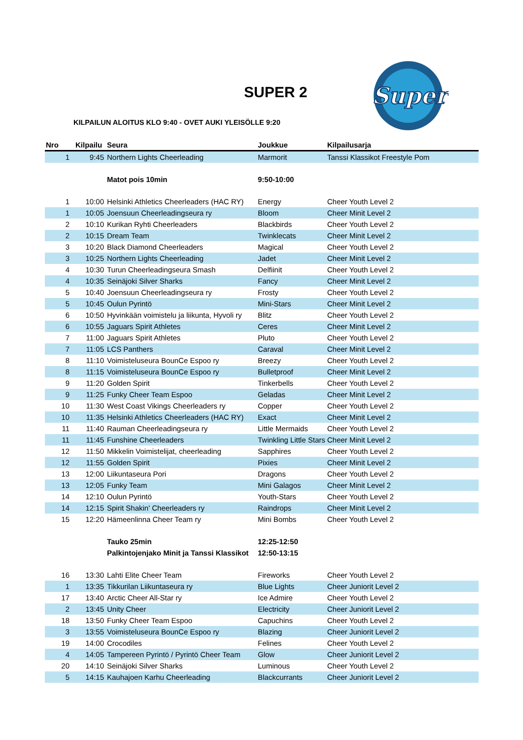SUPER 2
Super
KILPAILUN ALOITUS KLO 9:40 - OVET AUKI YLEISÖLLE 9:20
| Nro | Kilpailu | Seura | Joukkue | Kilpailusarja |
| --- | --- | --- | --- | --- |
| 1 | 9:45 | Northern Lights Cheerleading | Marmorit | Tanssi Klassikot Freestyle Pom |
| | | Matot pois 10min | 9:50-10:00 | |
| 1 | 10:00 | Helsinki Athletics Cheerleaders (HAC RY) | Energy | Cheer Youth Level 2 |
| 1 | 10:05 | Joensuun Cheerleadingseura ry | Bloom | Cheer Minit Level 2 |
| 2 | 10:10 | Kurikan Ryhti Cheerleaders | Blackbirds | Cheer Youth Level 2 |
| 2 | 10:15 | Dream Team | Twinklecats | Cheer Minit Level 2 |
| 3 | 10:20 | Black Diamond Cheerleaders | Magical | Cheer Youth Level 2 |
| 3 | 10:25 | Northern Lights Cheerleading | Jadet | Cheer Minit Level 2 |
| 4 | 10:30 | Turun Cheerleadingseura Smash | Delfiinit | Cheer Youth Level 2 |
| 4 | 10:35 | Seinäjoki Silver Sharks | Fancy | Cheer Minit Level 2 |
| 5 | 10:40 | Joensuun Cheerleadingseura ry | Frosty | Cheer Youth Level 2 |
| 5 | 10:45 | Oulun Pyrintö | Mini-Stars | Cheer Minit Level 2 |
| 6 | 10:50 | Hyvinkään voimistelu ja liikunta, Hyvoli ry | Blitz | Cheer Youth Level 2 |
| 6 | 10:55 | Jaguars Spirit Athletes | Ceres | Cheer Minit Level 2 |
| 7 | 11:00 | Jaguars Spirit Athletes | Pluto | Cheer Youth Level 2 |
| 7 | 11:05 | LCS Panthers | Caraval | Cheer Minit Level 2 |
| 8 | 11:10 | Voimisteluseura BounCe Espoo ry | Breezy | Cheer Youth Level 2 |
| 8 | 11:15 | Voimisteluseura BounCe Espoo ry | Bulletproof | Cheer Minit Level 2 |
| 9 | 11:20 | Golden Spirit | Tinkerbells | Cheer Youth Level 2 |
| 9 | 11:25 | Funky Cheer Team Espoo | Geladas | Cheer Minit Level 2 |
| 10 | 11:30 | West Coast Vikings Cheerleaders ry | Copper | Cheer Youth Level 2 |
| 10 | 11:35 | Helsinki Athletics Cheerleaders (HAC RY) | Exact | Cheer Minit Level 2 |
| 11 | 11:40 | Rauman Cheerleadingseura ry | Little Mermaids | Cheer Youth Level 2 |
| 11 | 11:45 | Funshine Cheerleaders | Twinkling Little Stars | Cheer Minit Level 2 |
| 12 | 11:50 | Mikkelin Voimistelijat, cheerleading | Sapphires | Cheer Youth Level 2 |
| 12 | 11:55 | Golden Spirit | Pixies | Cheer Minit Level 2 |
| 13 | 12:00 | Liikuntaseura Pori | Dragons | Cheer Youth Level 2 |
| 13 | 12:05 | Funky Team | Mini Galagos | Cheer Minit Level 2 |
| 14 | 12:10 | Oulun Pyrintö | Youth-Stars | Cheer Youth Level 2 |
| 14 | 12:15 | Spirit Shakin' Cheerleaders ry | Raindrops | Cheer Minit Level 2 |
| 15 | 12:20 | Hämeenlinna Cheer Team ry | Mini Bombs | Cheer Youth Level 2 |
| | | Tauko 25min | 12:25-12:50 | |
| | | Palkintojenjako Minit ja Tanssi Klassikot | 12:50-13:15 | |
| 16 | 13:30 | Lahti Elite Cheer Team | Fireworks | Cheer Youth Level 2 |
| 1 | 13:35 | Tikkurilan Liikuntaseura ry | Blue Lights | Cheer Juniorit Level 2 |
| 17 | 13:40 | Arctic Cheer All-Star ry | Ice Admire | Cheer Youth Level 2 |
| 2 | 13:45 | Unity Cheer | Electricity | Cheer Juniorit Level 2 |
| 18 | 13:50 | Funky Cheer Team Espoo | Capuchins | Cheer Youth Level 2 |
| 3 | 13:55 | Voimisteluseura BounCe Espoo ry | Blazing | Cheer Juniorit Level 2 |
| 19 | 14:00 | Crocodiles | Felines | Cheer Youth Level 2 |
| 4 | 14:05 | Tampereen Pyrintö / Pyrintö Cheer Team | Glow | Cheer Juniorit Level 2 |
| 20 | 14:10 | Seinäjoki Silver Sharks | Luminous | Cheer Youth Level 2 |
| 5 | 14:15 | Kauhajoen Karhu Cheerleading | Blackcurrants | Cheer Juniorit Level 2 |